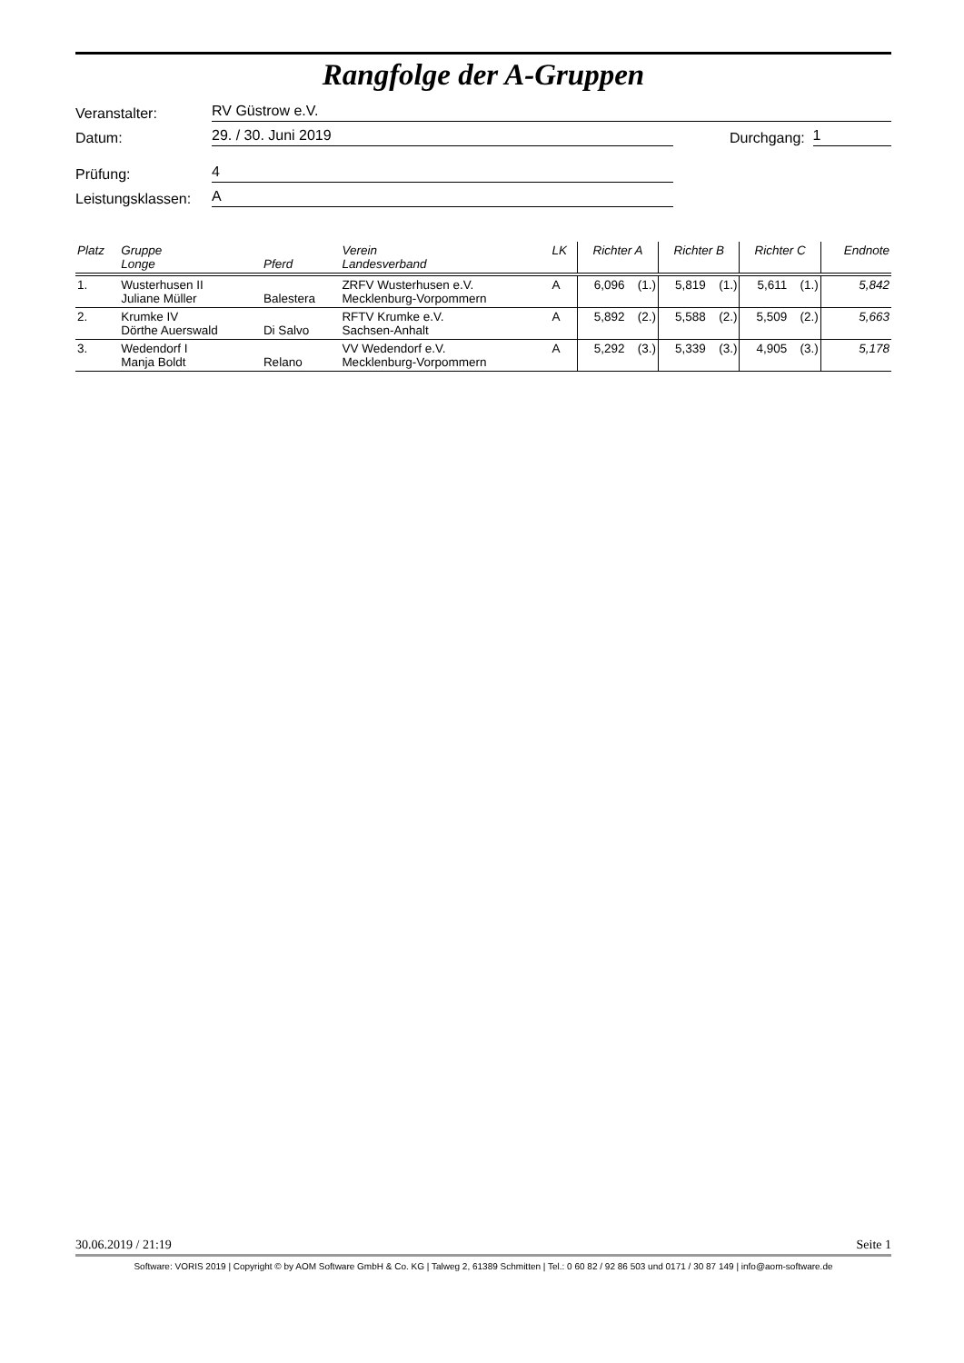Rangfolge der A-Gruppen
Veranstalter: RV Güstrow e.V.
Datum: 29. / 30. Juni 2019 Durchgang: 1
Prüfung: 4
Leistungsklassen: A
| Platz | Gruppe Longe | Pferd | Verein Landesverband | LK | Richter A | | Richter B | | Richter C | | Endnote |
| --- | --- | --- | --- | --- | --- | --- | --- | --- | --- | --- | --- |
| 1. | Wusterhusen II Juliane Müller | Balestera | ZRFV Wusterhusen e.V. Mecklenburg-Vorpommern | A | 6,096 | (1.) | 5,819 | (1.) | 5,611 | (1.) | 5,842 |
| 2. | Krumke IV Dörthe Auerswald | Di Salvo | RFTV Krumke e.V. Sachsen-Anhalt | A | 5,892 | (2.) | 5,588 | (2.) | 5,509 | (2.) | 5,663 |
| 3. | Wedendorf I Manja Boldt | Relano | VV Wedendorf e.V. Mecklenburg-Vorpommern | A | 5,292 | (3.) | 5,339 | (3.) | 4,905 | (3.) | 5,178 |
30.06.2019 / 21:19 Seite 1
Software: VORIS 2019 | Copyright © by AOM Software GmbH & Co. KG | Talweg 2, 61389 Schmitten | Tel.: 0 60 82 / 92 86 503 und 0171 / 30 87 149 | info@aom-software.de